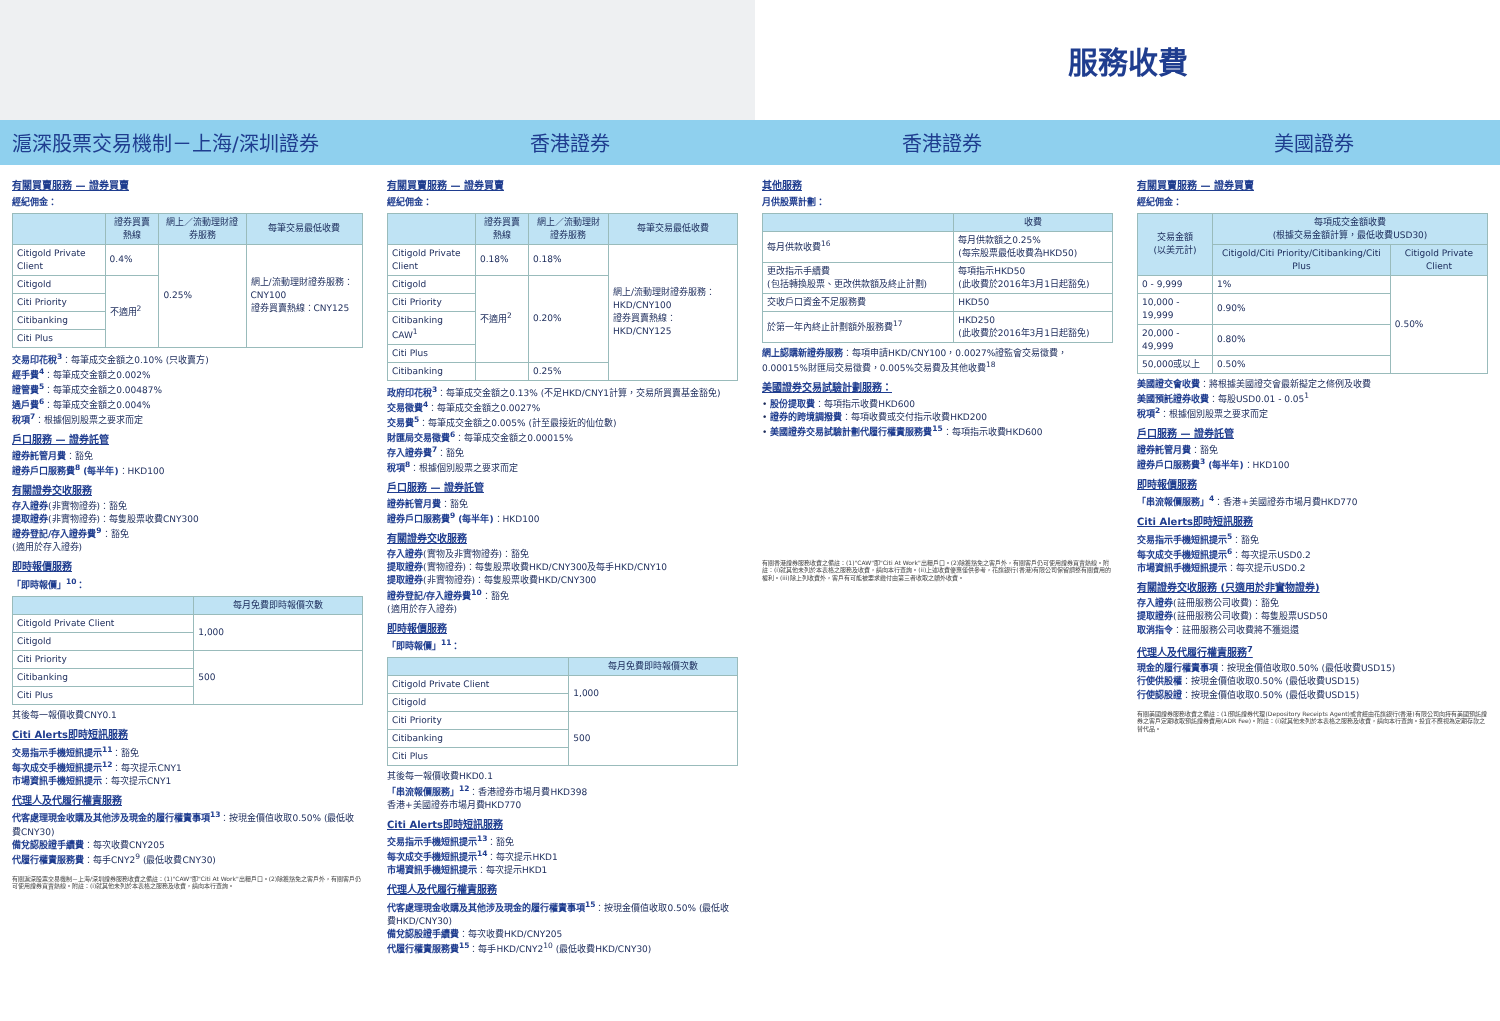服務收費
滬深股票交易機制－上海/深圳證券 香港證券 香港證券 美國證券
有關買賣服務 — 證券買賣
經紀佣金：
| | 證券買賣熱線 | 網上／流動理財證券服務 | 每筆交易最低收費 |
| --- | --- | --- | --- |
| Citigold Private Client | 0.4% | 0.25% | 網上/流動理財證券服務：CNY100 證券買賣熱線：CNY125 |
| Citigold | 不適用<sup>2</sup> | | |
| Citi Priority | | | |
| Citibanking | | | |
| Citi Plus | | | |
交易印花稅<sup>3</sup>：每筆成交金額之0.10% (只收賣方)
經手費<sup>4</sup>：每筆成交金額之0.002%
證管費<sup>5</sup>：每筆成交金額之0.00487%
過戶費<sup>6</sup>：每筆成交金額之0.004%
稅項<sup>7</sup>：根據個別股票之要求而定
戶口服務 — 證券託管
證券託管月費：豁免
證券戶口服務費<sup>8</sup> (每半年)：HKD100
有關證券交收服務
存入證券(非實物證券)：豁免
提取證券(非實物證券)：每隻股票收費CNY300
證券登記/存入證券費<sup>9</sup>：豁免
(適用於存入證券)
即時報價服務
「即時報價」<sup>10</sup>：
| | 每月免費即時報價次數 |
| --- | --- |
| Citigold Private Client | 1,000 |
| Citigold | |
| Citi Priority | 500 |
| Citibanking | |
| Citi Plus | |
其後每一報價收費CNY0.1
Citi Alerts即時短訊服務
交易指示手機短訊提示<sup>11</sup>：豁免
每次成交手機短訊提示<sup>12</sup>：每次提示CNY1
市場資訊手機短訊提示：每次提示CNY1
代理人及代履行權責服務
代客處理現金收購及其他涉及現金的履行權責事項<sup>13</sup>：按現金價值收取0.50% (最低收費CNY30)
備兌認股證手續費：每次收費CNY205
代履行權責服務費：每手CNY2<sup>9</sup> (最低收費CNY30)
有關滬深股票交易機制－上海/深圳證券服務收費之備註：(1)"CAW"即"Citi At Work"出糧戶口。(2)除獲豁免之客戶外，有關客戶仍可使用證券買賣熱線。附註：(i)就其他未列於本表格之服務及收費，請向本行查詢。
有關買賣服務 — 證券買賣
經紀佣金：
| | 證券買賣熱線 | 網上／流動理財證券服務 | 每筆交易最低收費 |
| --- | --- | --- | --- |
| Citigold Private Client | 0.18% | 0.18% | 網上/流動理財證券服務：HKD/CNY100 證券買賣熱線：HKD/CNY125 |
| Citigold | 不適用<sup>2</sup> | 0.20% | |
| Citi Priority | | | |
| Citibanking CAW<sup>1</sup> | | | |
| Citi Plus | | | |
| Citibanking | | 0.25% | |
政府印花稅<sup>3</sup>：每筆成交金額之0.13% (不足HKD/CNY1計算，交易所買賣基金豁免)
交易徵費<sup>4</sup>：每筆成交金額之0.0027%
交易費<sup>5</sup>：每筆成交金額之0.005% (計至最接近的仙位數)
財匯局交易徵費<sup>6</sup>：每筆成交金額之0.00015%
存入證券費<sup>7</sup>：豁免
稅項<sup>8</sup>：根據個別股票之要求而定
戶口服務 — 證券託管
證券託管月費：豁免
證券戶口服務費<sup>9</sup> (每半年)：HKD100
有關證券交收服務
存入證券(實物及非實物證券)：豁免
提取證券(實物證券)：每隻股票收費HKD/CNY300及每手HKD/CNY10
提取證券(非實物證券)：每隻股票收費HKD/CNY300
證券登記/存入證券費<sup>10</sup>：豁免
(適用於存入證券)
即時報價服務
「即時報價」<sup>11</sup>：
| | 每月免費即時報價次數 |
| --- | --- |
| Citigold Private Client | 1,000 |
| Citigold | |
| Citi Priority | 500 |
| Citibanking | |
| Citi Plus | |
其後每一報價收費HKD0.1
「串流報價服務」<sup>12</sup>：香港證券市場月費HKD398
香港+美國證券市場月費HKD770
Citi Alerts即時短訊服務
交易指示手機短訊提示<sup>13</sup>：豁免
每次成交手機短訊提示<sup>14</sup>：每次提示HKD1
市場資訊手機短訊提示：每次提示HKD1
代理人及代履行權責服務
代客處理現金收購及其他涉及現金的履行權責事項<sup>15</sup>：按現金價值收取0.50% (最低收費HKD/CNY30)
備兌認股證手續費：每次收費HKD/CNY205
代履行權責服務費<sup>15</sup>：每手HKD/CNY2<sup>10</sup> (最低收費HKD/CNY30)
其他服務
月供股票計劃：
| | 收費 |
| --- | --- |
| 每月供款收費<sup>16</sup> | 每月供款額之0.25% (每宗股票最低收費為HKD50) |
| 更改指示手續費 (包括轉換股票、更改供款額及終止計劃) | 每項指示HKD50 (此收費於2016年3月1日起豁免) |
| 交收戶口資金不足服務費 | HKD50 |
| 於第一年內終止計劃額外服務費<sup>17</sup> | HKD250 (此收費於2016年3月1日起豁免) |
網上認購新證券服務：每項申請HKD/CNY100，0.0027%證監會交易徵費，0.00015%財匯局交易徵費，0.005%交易費及其他收費<sup>18</sup>
美國證券交易試驗計劃服務：
• 股份提取費：每項指示收費HKD600
• 證券的跨境調撥費：每項收費或交付指示收費HKD200
• 美國證券交易試驗計劃代履行權責服務費<sup>15</sup>：每項指示收費HKD600
有關香港證券服務收費之備註：(1)"CAW"即"Citi At Work"出糧戶口。(2)除獲豁免之客戶外，有關客戶仍可使用證券買賣熱線。附註：(i)就其他未列於本表格之服務及收費，請向本行查詢。(ii)上述收費優惠僅供參考，花旗銀行(香港)有限公司保留調整有關費用的權利。(iii)除上列收費外，客戶有可能被要求繳付由第三者收取之額外收費。
有關買賣服務 — 證券買賣
經紀佣金：
| 交易金額 (以美元計) | 每項成交金額收費 (根據交易金額計算，最低收費USD30) | |
| --- | --- | --- |
| | Citigold/Citi Priority/Citibanking/Citi Plus | Citigold Private Client |
| 0 - 9,999 | 1% | 0.50% |
| 10,000 - 19,999 | 0.90% | |
| 20,000 - 49,999 | 0.80% | |
| 50,000或以上 | 0.50% | |
美國證交會收費：將根據美國證交會最新擬定之條例及收費
美國預託證券收費：每股USD0.01 - 0.05<sup>1</sup>
稅項<sup>2</sup>：根據個別股票之要求而定
戶口服務 — 證券託管
證券託管月費：豁免
證券戶口服務費<sup>3</sup> (每半年)：HKD100
即時報價服務
「串流報價服務」<sup>4</sup>：香港+美國證券市場月費HKD770
Citi Alerts即時短訊服務
交易指示手機短訊提示<sup>5</sup>：豁免
每次成交手機短訊提示<sup>6</sup>：每次提示USD0.2
市場資訊手機短訊提示：每次提示USD0.2
有關證券交收服務 (只適用於非實物證券)
存入證券(註冊服務公司收費)：豁免
提取證券(註冊服務公司收費)：每隻股票USD50
取消指令：註冊服務公司收費將不獲退還
代理人及代履行權責服務<sup>7</sup>
現金的履行權責事項：按現金價值收取0.50% (最低收費USD15)
行使供股權：按現金價值收取0.50% (最低收費USD15)
行使認股證：按現金價值收取0.50% (最低收費USD15)
有關美國證券服務收費之備註：(1)預託證券代理(Depository Receipts Agent)或會經由花旗銀行(香港)有限公司向持有美國預託證券之客戶定期收取預託證券費用(ADR Fee)。附註：(i)就其他未列於本表格之服務及收費，請向本行查詢。投資不應視為定期存款之替代品。